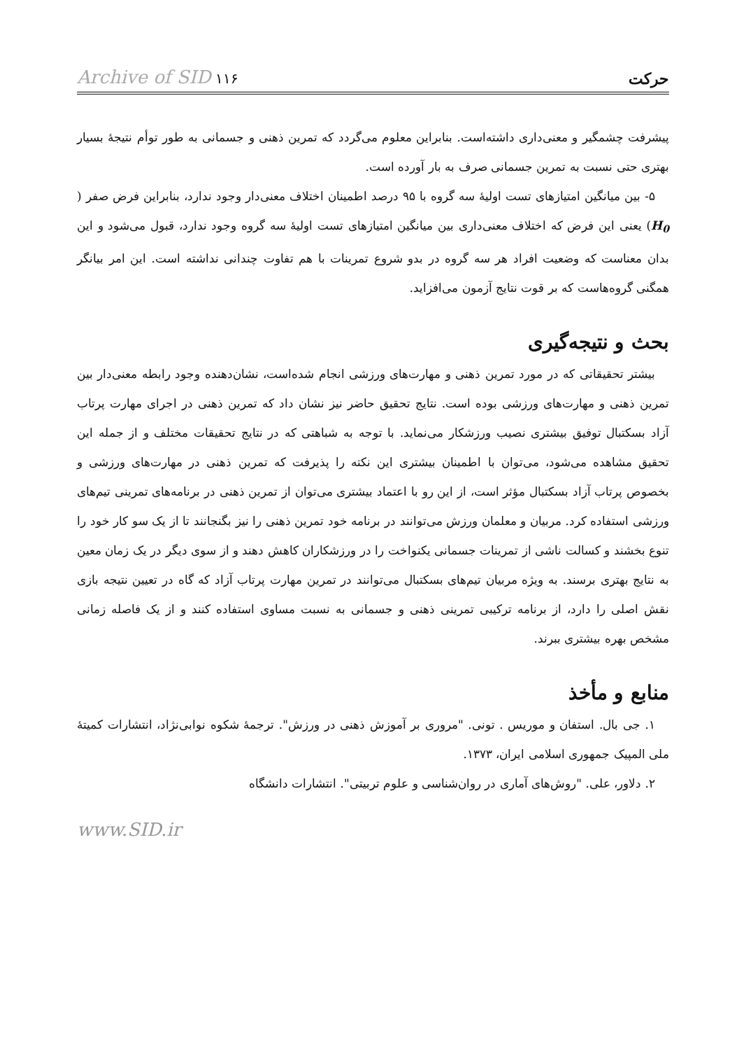حرکت Archive of SID ۱۱۶
پیشرفت چشمگیر و معنی‌داری داشته‌است. بنابراین معلوم می‌گردد که تمرین ذهنی و جسمانی به طور توأم نتیجهٔ بسیار بهتری حتی نسبت به تمرین جسمانی صرف به بار آورده است.
۵- بین میانگین امتیازهای تست اولیهٔ سه گروه با ۹۵ درصد اطمینان اختلاف معنی‌دار وجود ندارد، بنابراین فرض صفر ( H<sub>0</sub>) یعنی این فرض که اختلاف معنی‌داری بین میانگین امتیازهای تست اولیهٔ سه گروه وجود ندارد، قبول می‌شود و این بدان معناست که وضعیت افراد هر سه گروه در بدو شروع تمرینات با هم تفاوت چندانی نداشته است. این امر بیانگر همگنی گروه‌هاست که بر قوت نتایج آزمون می‌افزاید.
بحث و نتیجه‌گیری
بیشتر تحقیقاتی که در مورد تمرین ذهنی و مهارت‌های ورزشی انجام شده‌است، نشان‌دهنده وجود رابطه معنی‌دار بین تمرین ذهنی و مهارت‌های ورزشی بوده است. نتایج تحقیق حاضر نیز نشان داد که تمرین ذهنی در اجرای مهارت پرتاب آزاد بسکتبال توفیق بیشتری نصیب ورزشکار می‌نماید. با توجه به شباهتی که در نتایج تحقیقات مختلف و از جمله این تحقیق مشاهده می‌شود، می‌توان با اطمینان بیشتری این نکته را پذیرفت که تمرین ذهنی در مهارت‌های ورزشی و بخصوص پرتاب آزاد بسکتبال مؤثر است، از این رو با اعتماد بیشتری می‌توان از تمرین ذهنی در برنامه‌های تمرینی تیم‌های ورزشی استفاده کرد. مربیان و معلمان ورزش می‌توانند در برنامه خود تمرین ذهنی را نیز بگنجانند تا از یک سو کار خود را تنوع بخشند و کسالت ناشی از تمرینات جسمانی یکنواخت را در ورزشکاران کاهش دهند و از سوی دیگر در یک زمان معین به نتایج بهتری برسند. به ویژه مربیان تیم‌های بسکتبال می‌توانند در تمرین مهارت پرتاب آزاد که گاه در تعیین نتیجه بازی نقش اصلی را دارد، از برنامه ترکیبی تمرینی ذهنی و جسمانی به نسبت مساوی استفاده کنند و از یک فاصله زمانی مشخص بهره بیشتری ببرند.
منابع و مأخذ
۱. جی بال. استفان و موریس . تونی. "مروری بر آموزش ذهنی در ورزش". ترجمهٔ شکوه نوابی‌نژاد، انتشارات کمیتهٔ ملی المپیک جمهوری اسلامی ایران، ۱۳۷۳.
۲. دلاور، علی. "روش‌های آماری در روان‌شناسی و علوم تربیتی". انتشارات دانشگاه
www.SID.ir